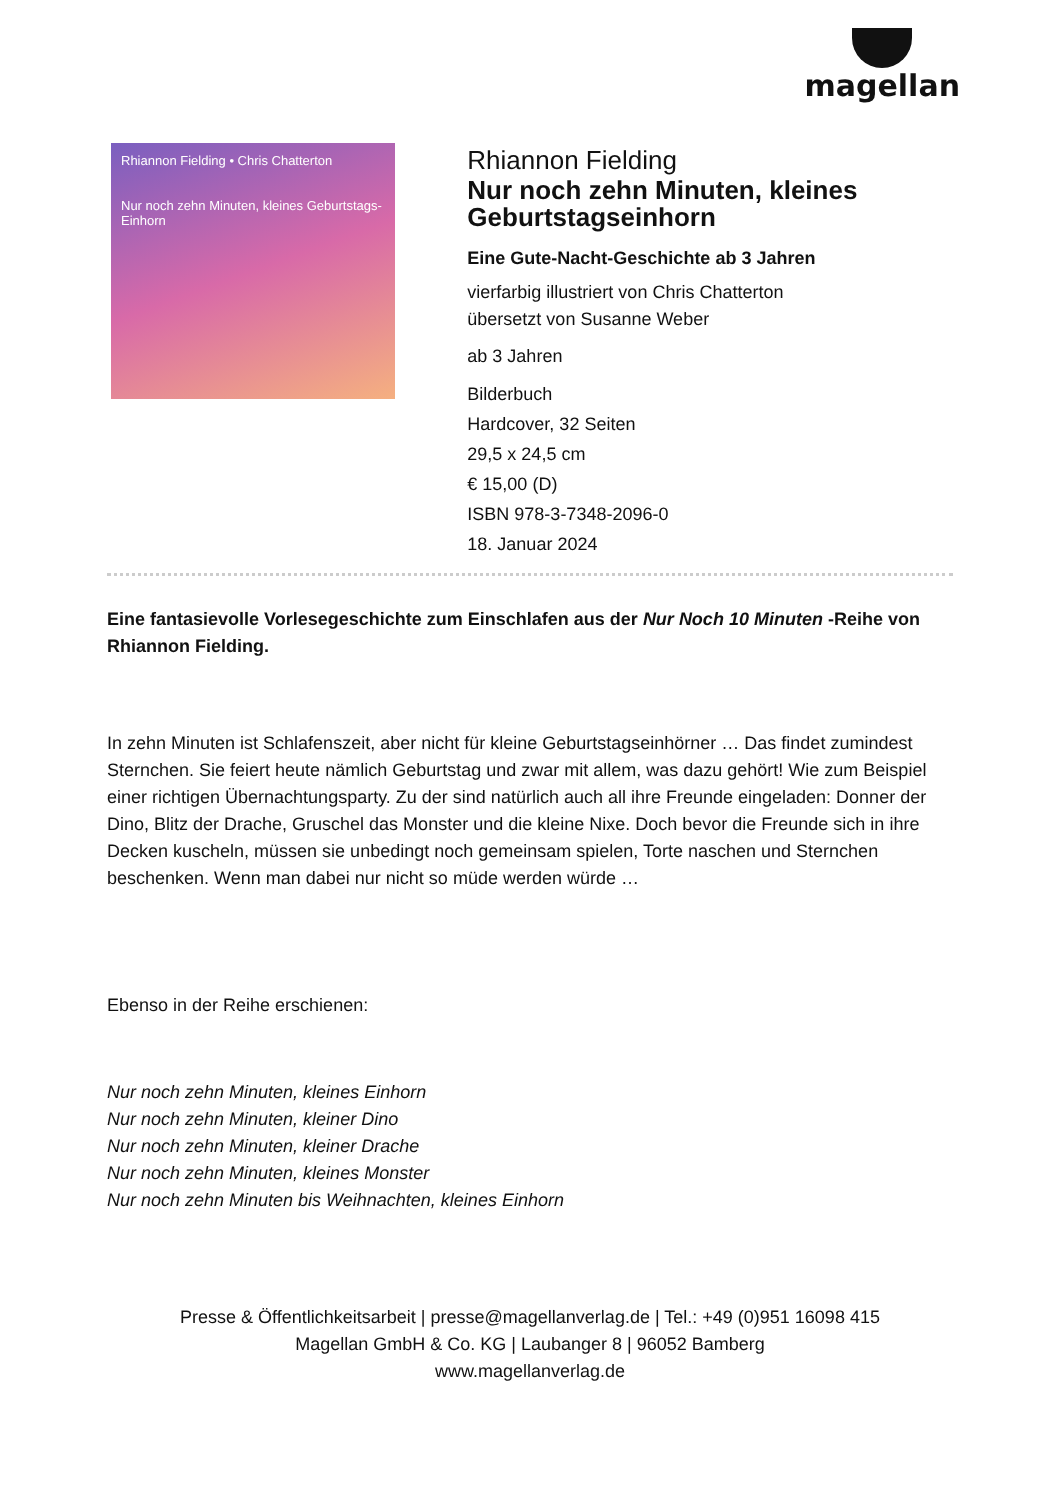magellan
Rhiannon Fielding • Chris Chatterton
Nur noch zehn Minuten, kleines Geburtstags-Einhorn
Rhiannon Fielding
Nur noch zehn Minuten, kleines Geburtstagseinhorn
Eine Gute-Nacht-Geschichte ab 3 Jahren
vierfarbig illustriert von Chris Chatterton
übersetzt von Susanne Weber
ab 3 Jahren
Bilderbuch
Hardcover, 32 Seiten
29,5 x 24,5 cm
€ 15,00 (D)
ISBN 978-3-7348-2096-0
18. Januar 2024
Eine fantasievolle Vorlesegeschichte zum Einschlafen aus der Nur Noch 10 Minuten -Reihe von Rhiannon Fielding.
In zehn Minuten ist Schlafenszeit, aber nicht für kleine Geburtstagseinhörner … Das findet zumindest Sternchen. Sie feiert heute nämlich Geburtstag und zwar mit allem, was dazu gehört! Wie zum Beispiel einer richtigen Übernachtungsparty. Zu der sind natürlich auch all ihre Freunde eingeladen: Donner der Dino, Blitz der Drache, Gruschel das Monster und die kleine Nixe. Doch bevor die Freunde sich in ihre Decken kuscheln, müssen sie unbedingt noch gemeinsam spielen, Torte naschen und Sternchen beschenken. Wenn man dabei nur nicht so müde werden würde …
Ebenso in der Reihe erschienen:
Nur noch zehn Minuten, kleines Einhorn
Nur noch zehn Minuten, kleiner Dino
Nur noch zehn Minuten, kleiner Drache
Nur noch zehn Minuten, kleines Monster
Nur noch zehn Minuten bis Weihnachten, kleines Einhorn
Presse & Öffentlichkeitsarbeit | presse@magellanverlag.de | Tel.: +49 (0)951 16098 415
Magellan GmbH & Co. KG | Laubanger 8 | 96052 Bamberg
www.magellanverlag.de